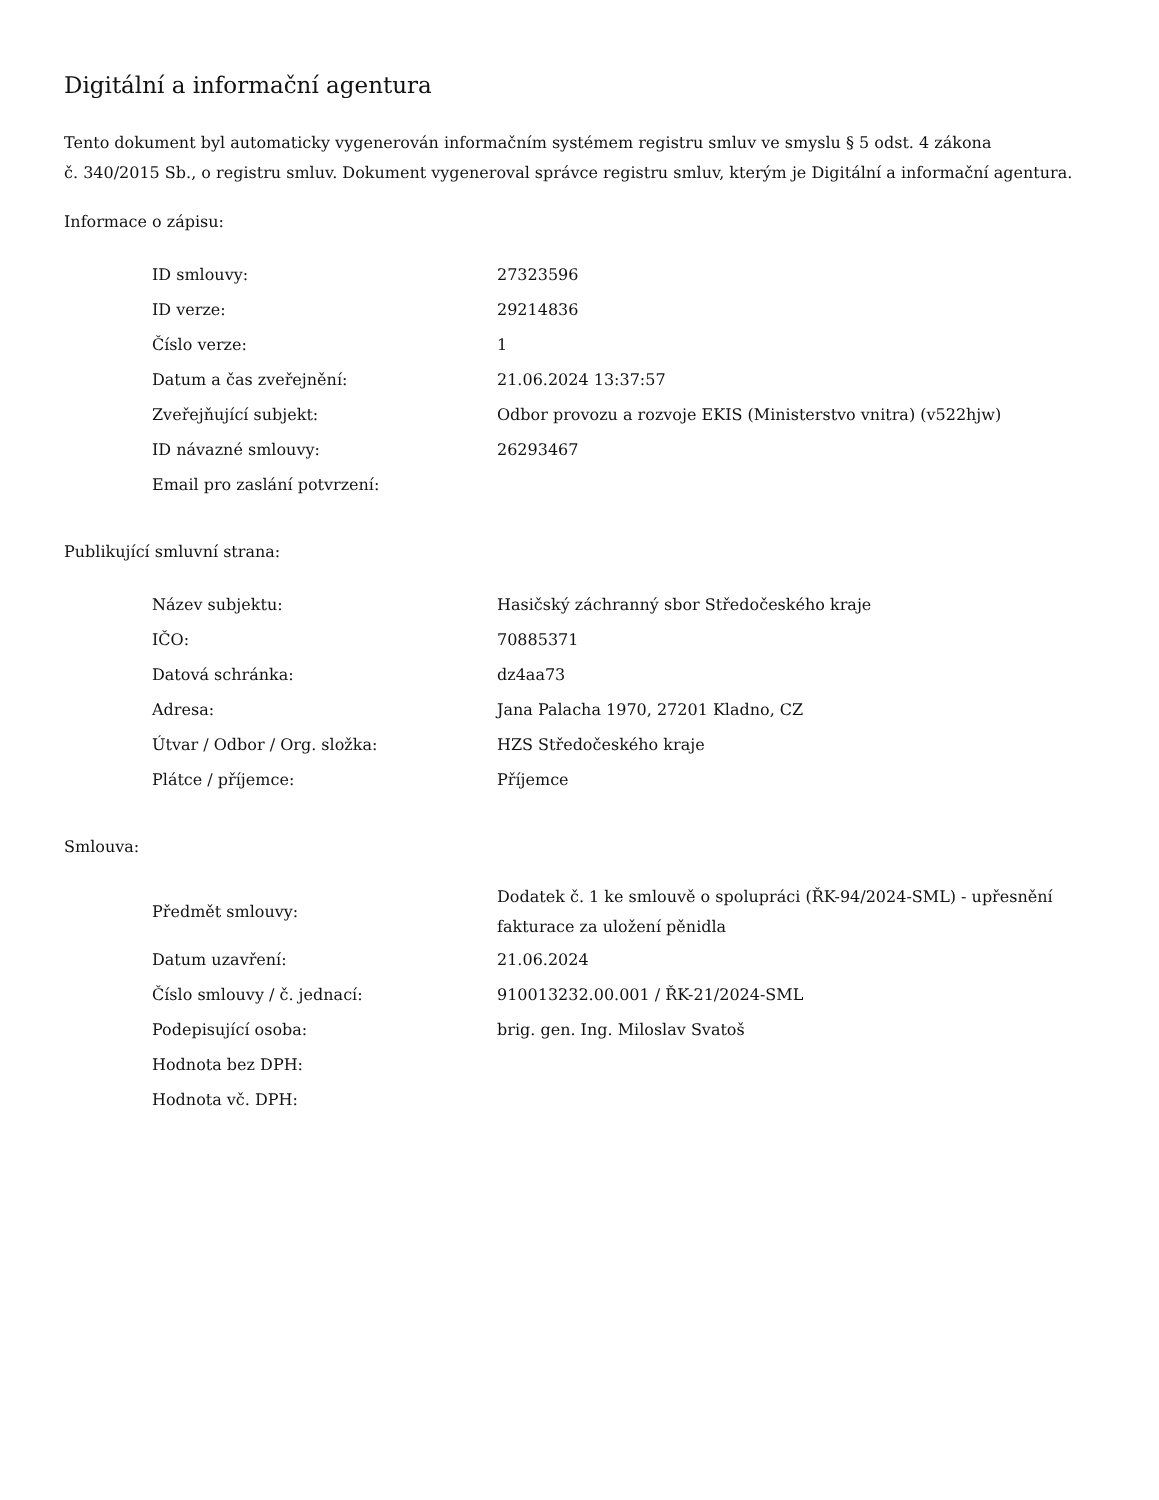Digitální a informační agentura
Tento dokument byl automaticky vygenerován informačním systémem registru smluv ve smyslu § 5 odst. 4 zákona
č. 340/2015 Sb., o registru smluv. Dokument vygeneroval správce registru smluv, kterým je Digitální a informační agentura.
Informace o zápisu:
| ID smlouvy: | 27323596 |
| ID verze: | 29214836 |
| Číslo verze: | 1 |
| Datum a čas zveřejnění: | 21.06.2024 13:37:57 |
| Zveřejňující subjekt: | Odbor provozu a rozvoje EKIS (Ministerstvo vnitra) (v522hjw) |
| ID návazné smlouvy: | 26293467 |
| Email pro zaslání potvrzení: | |
Publikující smluvní strana:
| Název subjektu: | Hasičský záchranný sbor Středočeského kraje |
| IČO: | 70885371 |
| Datová schránka: | dz4aa73 |
| Adresa: | Jana Palacha 1970, 27201 Kladno, CZ |
| Útvar / Odbor / Org. složka: | HZS Středočeského kraje |
| Plátce / příjemce: | Příjemce |
Smlouva:
| Předmět smlouvy: | Dodatek č. 1 ke smlouvě o spolupráci (ŘK-94/2024-SML) - upřesnění fakturace za uložení pěnidla |
| Datum uzavření: | 21.06.2024 |
| Číslo smlouvy / č. jednací: | 910013232.00.001 / ŘK-21/2024-SML |
| Podepisující osoba: | brig. gen. Ing. Miloslav Svatoš |
| Hodnota bez DPH: | |
| Hodnota vč. DPH: | |